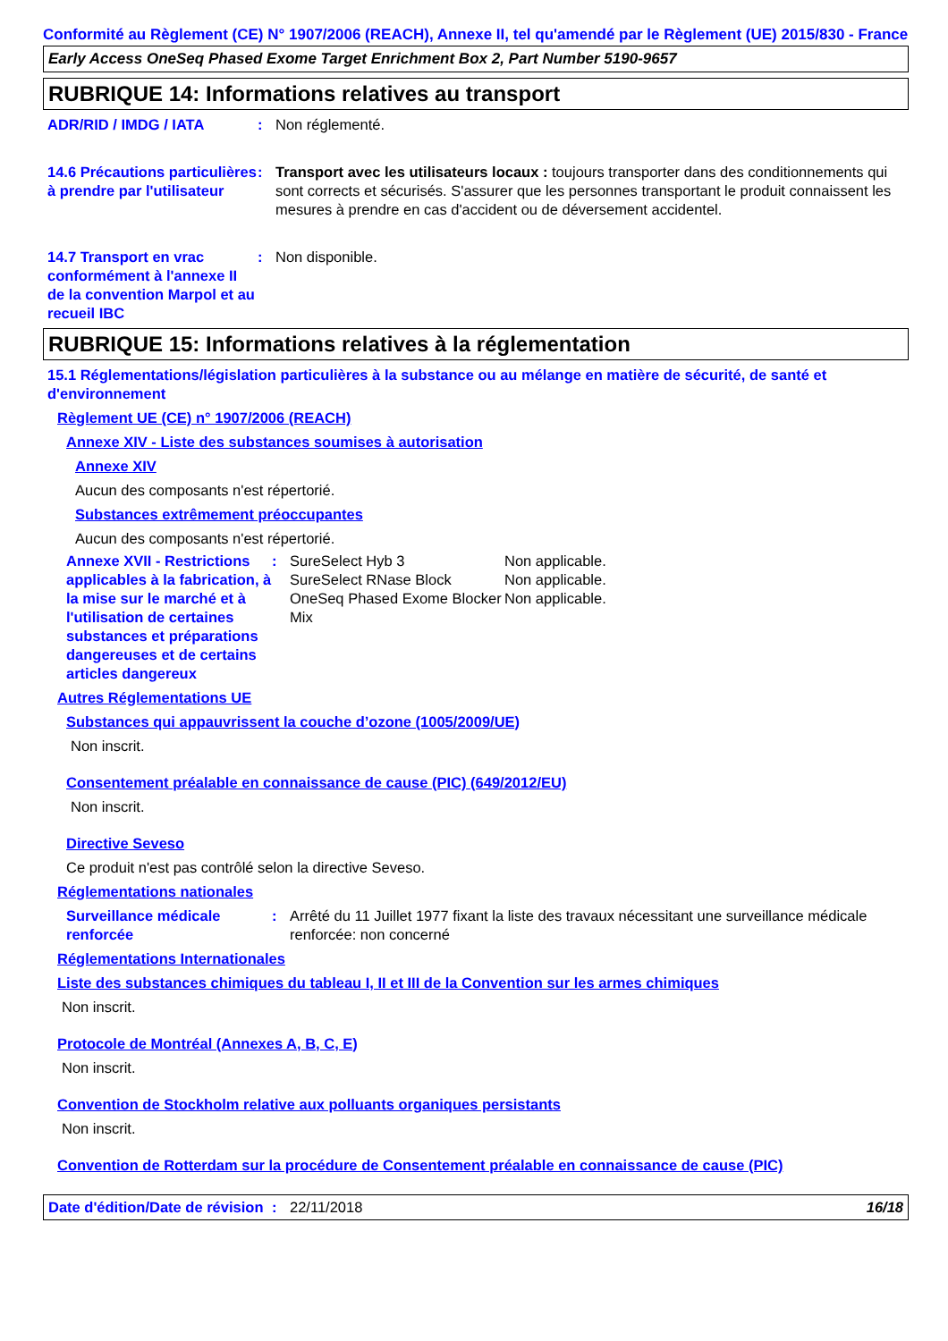Conformité au Règlement (CE) N° 1907/2006 (REACH), Annexe II, tel qu'amendé par le Règlement (UE) 2015/830 - France
Early Access OneSeq Phased Exome Target Enrichment Box 2, Part Number 5190-9657
RUBRIQUE 14: Informations relatives au transport
ADR/RID / IMDG / IATA : Non réglementé.
14.6 Précautions particulières à prendre par l'utilisateur
: Transport avec les utilisateurs locaux : toujours transporter dans des conditionnements qui sont corrects et sécurisés. S'assurer que les personnes transportant le produit connaissent les mesures à prendre en cas d'accident ou de déversement accidentel.
14.7 Transport en vrac conformément à l'annexe II de la convention Marpol et au recueil IBC
: Non disponible.
RUBRIQUE 15: Informations relatives à la réglementation
15.1 Réglementations/législation particulières à la substance ou au mélange en matière de sécurité, de santé et d'environnement
Règlement UE (CE) n° 1907/2006 (REACH)
Annexe XIV - Liste des substances soumises à autorisation
Annexe XIV
Aucun des composants n'est répertorié.
Substances extrêmement préoccupantes
Aucun des composants n'est répertorié.
Annexe XVII - Restrictions applicables à la fabrication, à la mise sur le marché et à l'utilisation de certaines substances et préparations dangereuses et de certains articles dangereux
: SureSelect Hyb 3
SureSelect RNase Block
OneSeq Phased Exome Blocker Mix
Non applicable.
Non applicable.
Non applicable.
Autres Réglementations UE
Substances qui appauvrissent la couche d’ozone (1005/2009/UE)
Non inscrit.
Consentement préalable en connaissance de cause (PIC) (649/2012/EU)
Non inscrit.
Directive Seveso
Ce produit n'est pas contrôlé selon la directive Seveso.
Réglementations nationales
Surveillance médicale renforcée
: Arrêté du 11 Juillet 1977 fixant la liste des travaux nécessitant une surveillance médicale renforcée: non concerné
Réglementations Internationales
Liste des substances chimiques du tableau I, II et III de la Convention sur les armes chimiques
Non inscrit.
Protocole de Montréal (Annexes A, B, C, E)
Non inscrit.
Convention de Stockholm relative aux polluants organiques persistants
Non inscrit.
Convention de Rotterdam sur la procédure de Consentement préalable en connaissance de cause (PIC)
Date d'édition/Date de révision
: 22/11/2018 16/18